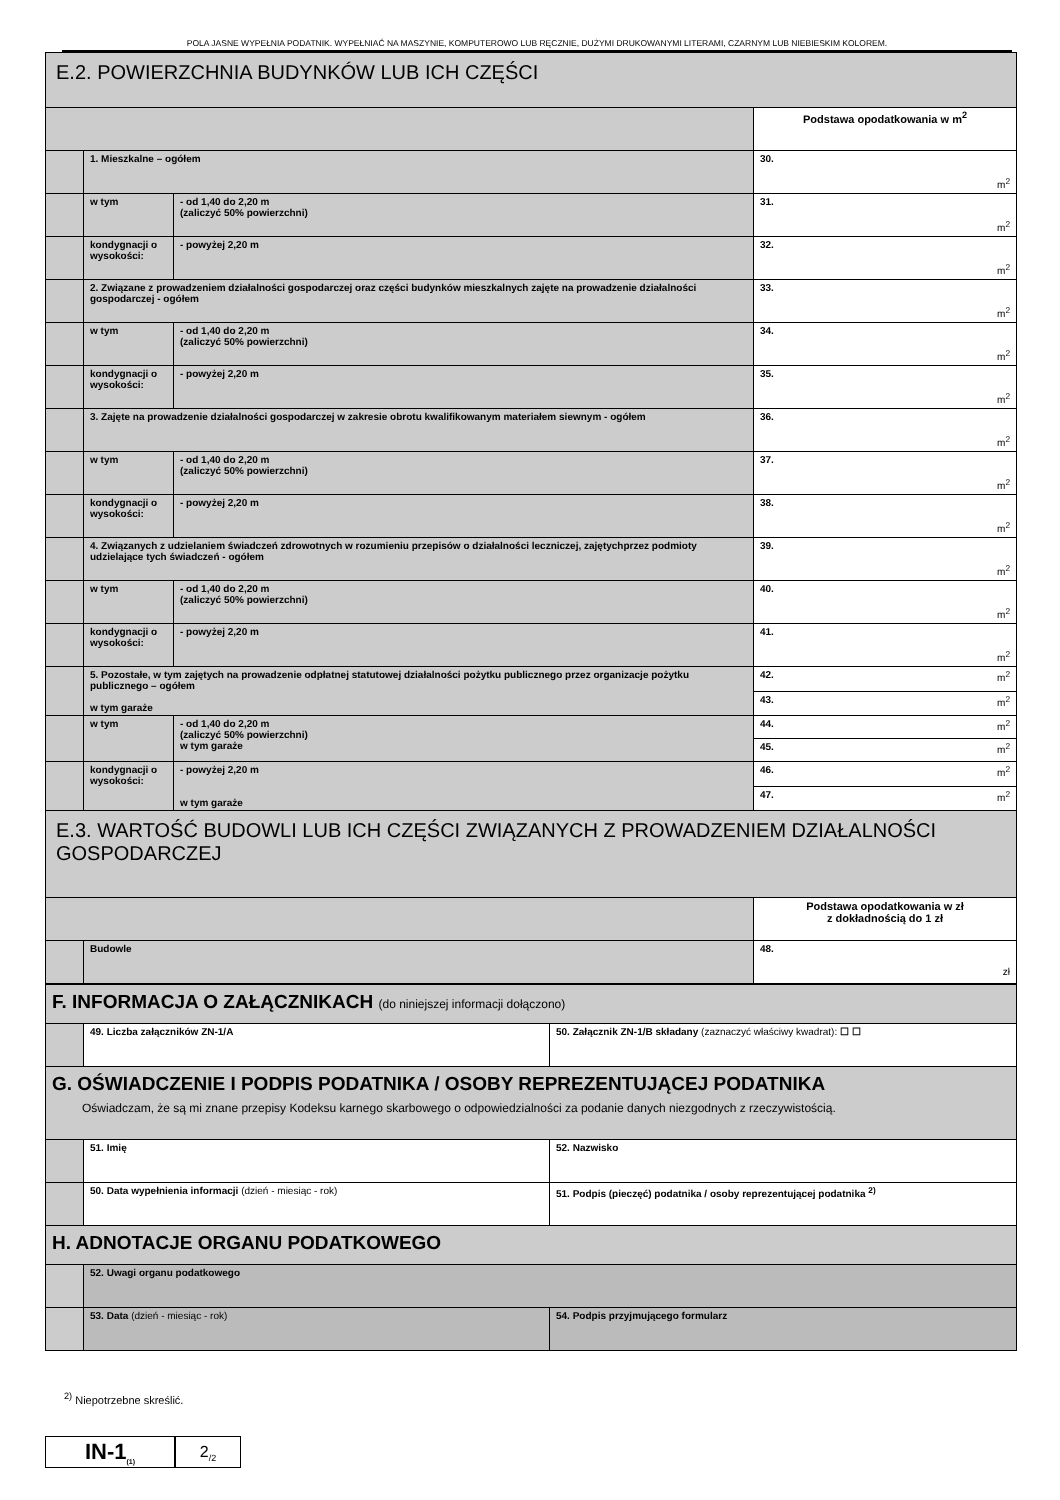POLA JASNE WYPEŁNIA PODATNIK. WYPEŁNIAĆ NA MASZYNIE, KOMPUTEROWO LUB RĘCZNIE, DUŻYMI DRUKOWANYMI LITERAMI, CZARNYM LUB NIEBIESKIM KOLOREM.
| E.2. POWIERZCHNIA BUDYNKÓW LUB ICH CZĘŚCI | | | |
| | | | Podstawa opodatkowania w m<sup>2</sup> |
| | 1. Mieszkalne – ogółem | | 30. m<sup>2</sup> |
| | w tym | - od 1,40 do 2,20 m (zaliczyć 50% powierzchni) | 31. m<sup>2</sup> |
| | kondygnacji o wysokości: | - powyżej 2,20 m | 32. m<sup>2</sup> |
| | 2. Związane z prowadzeniem działalności gospodarczej oraz części budynków mieszkalnych zajęte na prowadzenie działalności gospodarczej - ogółem | | 33. m<sup>2</sup> |
| | w tym | - od 1,40 do 2,20 m (zaliczyć 50% powierzchni) | 34. m<sup>2</sup> |
| | kondygnacji o wysokości: | - powyżej 2,20 m | 35. m<sup>2</sup> |
| | 3. Zajęte na prowadzenie działalności gospodarczej w zakresie obrotu kwalifikowanym materiałem siewnym - ogółem | | 36. m<sup>2</sup> |
| | w tym | - od 1,40 do 2,20 m (zaliczyć 50% powierzchni) | 37. m<sup>2</sup> |
| | kondygnacji o wysokości: | - powyżej 2,20 m | 38. m<sup>2</sup> |
| | 4. Związanych z udzielaniem świadczeń zdrowotnych w rozumieniu przepisów o działalności leczniczej, zajętychprzez podmioty udzielające tych świadczeń - ogółem | | 39. m<sup>2</sup> |
| | w tym | - od 1,40 do 2,20 m (zaliczyć 50% powierzchni) | 40. m<sup>2</sup> |
| | kondygnacji o wysokości: | - powyżej 2,20 m | 41. m<sup>2</sup> |
| | 5. Pozostałe, w tym zajętych na prowadzenie odpłatnej statutowej działalności pożytku publicznego przez organizacje pożytku publicznego – ogółem w tym garaże | | 42. m<sup>2</sup> |
| | | | 43. m<sup>2</sup> |
| | w tym | - od 1,40 do 2,20 m (zaliczyć 50% powierzchni) w tym garaże | 44. m<sup>2</sup> |
| | | | 45. m<sup>2</sup> |
| | kondygnacji o wysokości: | - powyżej 2,20 m w tym garaże | 46. m<sup>2</sup> |
| | | | 47. m<sup>2</sup> |
| E.3. WARTOŚĆ BUDOWLI LUB ICH CZĘŚCI ZWIĄZANYCH Z PROWADZENIEM DZIAŁALNOŚCI GOSPODARCZEJ | | | |
| | | | Podstawa opodatkowania w zł z dokładnością do 1 zł |
| | Budowle | | 48. zł |
| F. INFORMACJA O ZAŁĄCZNIKACH (do niniejszej informacji dołączono) | | |
| | 49. Liczba załączników ZN-1/A | 50. Załącznik ZN-1/B składany (zaznaczyć właściwy kwadrat): ☐ ☐ |
| G. OŚWIADCZENIE I PODPIS PODATNIKA / OSOBY REPREZENTUJĄCEJ PODATNIKA Oświadczam, że są mi znane przepisy Kodeksu karnego skarbowego o odpowiedzialności za podanie danych niezgodnych z rzeczywistością. | | |
| | 51. Imię | 52. Nazwisko |
| | 50. Data wypełnienia informacji (dzień - miesiąc - rok) | 51. Podpis (pieczęć) podatnika / osoby reprezentującej podatnika <sup>2)</sup> |
| H. ADNOTACJE ORGANU PODATKOWEGO | | |
| | 52. Uwagi organu podatkowego | |
| | 53. Data (dzień - miesiąc - rok) | 54. Podpis przyjmującego formularz |
<sup>2)</sup> Niepotrzebne skreślić.
IN-1<sub>(1)</sub>
2<sub>/2</sub>